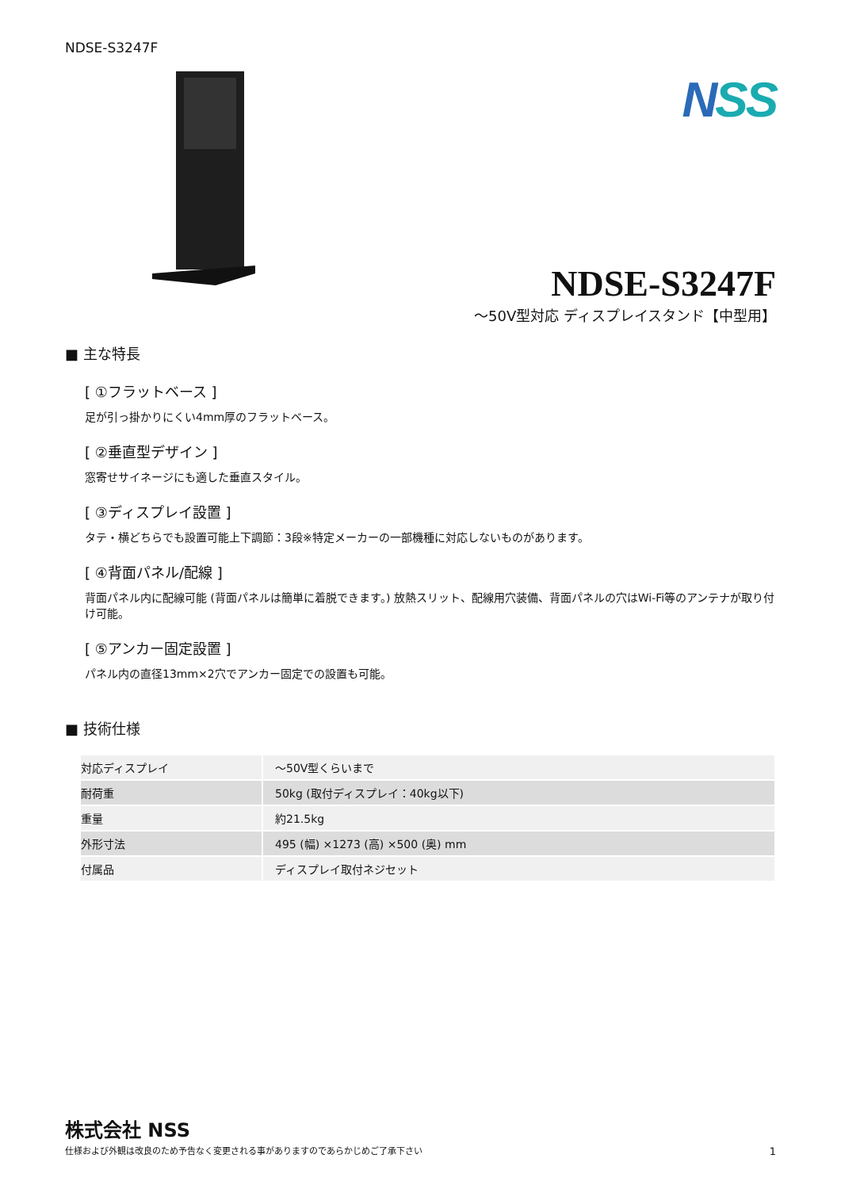NDSE-S3247F
NSS
NDSE-S3247F
～50V型対応 ディスプレイスタンド【中型用】
■ 主な特長
[ ①フラットベース ]
足が引っ掛かりにくい4mm厚のフラットベース。
[ ②垂直型デザイン ]
窓寄せサイネージにも適した垂直スタイル。
[ ③ディスプレイ設置 ]
タテ・横どちらでも設置可能上下調節：3段※特定メーカーの一部機種に対応しないものがあります。
[ ④背面パネル/配線 ]
背面パネル内に配線可能 (背面パネルは簡単に着脱できます。) 放熱スリット、配線用穴装備、背面パネルの穴はWi-Fi等のアンテナが取り付け可能。
[ ⑤アンカー固定設置 ]
パネル内の直径13mm×2穴でアンカー固定での設置も可能。
■ 技術仕様
| 対応ディスプレイ | ～50V型くらいまで |
| 耐荷重 | 50kg (取付ディスプレイ：40kg以下) |
| 重量 | 約21.5kg |
| 外形寸法 | 495 (幅) ×1273 (高) ×500 (奥) mm |
| 付属品 | ディスプレイ取付ネジセット |
株式会社 NSS
仕様および外観は改良のため予告なく変更される事がありますのであらかじめご了承下さい
1